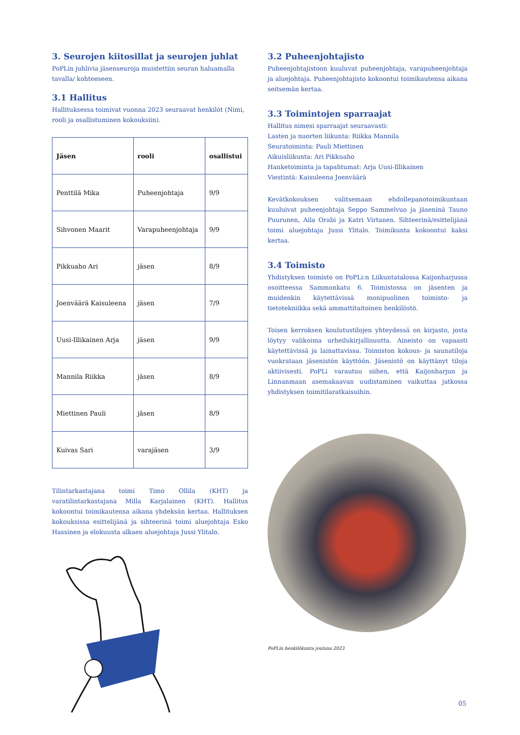3. Seurojen kiitosillat ja seurojen juhlat
PoPLin juhlivia jäsenseuroja muistettiin seuran haluamalla tavalla/ kohteeseen.
3.1 Hallitus
Hallituksessa toimivat vuonna 2023 seuraavat henkilöt (Nimi, rooli ja osallistuminen kokouksiin).
| Jäsen | rooli | osallistui |
| --- | --- | --- |
| Penttilä Mika | Puheenjohtaja | 9/9 |
| Sihvonen Maarit | Varapuheenjohtaja | 9/9 |
| Pikkuaho Ari | jäsen | 8/9 |
| Joenväärä Kaisuleena | jäsen | 7/9 |
| Uusi-Illikainen Arja | jäsen | 9/9 |
| Mannila Riikka | jäsen | 8/9 |
| Miettinen Pauli | jäsen | 8/9 |
| Kuivas Sari | varajäsen | 3/9 |
Tilintarkastajana toimi Timo Ollila (KHT) ja varatilintarkastajana Milla Karjalainen (KHT). Hallitus kokoontui toimikautensa aikana yhdeksän kertaa. Hallituksen kokouksissa esittelijänä ja sihteerinä toimi aluejohtaja Esko Hassinen ja elokuusta alkaen aluejohtaja Jussi Ylitalo.
3.2 Puheenjohtajisto
Puheenjohtajistoon kuuluvat puheenjohtaja, varapuheenjohtaja ja aluejohtaja. Puheenjohtajisto kokoontui toimikautensa aikana seitsemän kertaa.
3.3 Toimintojen sparraajat
Hallitus nimesi sparraajat seuraavasti:
Lasten ja nuorten liikunta: Riikka Mannila
Seuratoiminta: Pauli Miettinen
Aikuisliikunta: Ari Pikkuaho
Hanketoiminta ja tapahtumat: Arja Uusi-Illikainen
Viestintä: Kaisuleena Joenväärä
Kevätkokouksen valitsemaan ehdollepanotoimikuntaan kuuluivat puheenjohtaja Seppo Sammelvuo ja jäseninä Tauno Puurunen, Aila Orabi ja Katri Virtanen. Sihteerinä/esittelijänä toimi aluejohtaja Jussi Ylitalo. Toimikunta kokoontui kaksi kertaa.
3.4 Toimisto
Yhdistyksen toimisto on PoPLi:n Liikuntatalossa Kaijonharjussa osoitteessa Sammonkatu 6. Toimistossa on jäsenten ja muidenkin käytettävissä monipuolinen toimisto- ja tietotekniikka sekä ammattitaitoinen henkilöstö.
Toisen kerroksen koulutustilojen yhteydessä on kirjasto, josta löytyy valikoima urheilukirjallisuutta. Aineisto on vapaasti käytettävissä ja lainattavissa. Toimiston kokous- ja saunatiloja vuokrataan jäsenistön käyttöön. Jäsenistö on käyttänyt tiloja aktiivisesti. PoPLi varautuu siihen, että Kaijonharjun ja Linnanmaan asemakaavan uudistaminen vaikuttaa jatkossa yhdistyksen toimitilaratkaisuihin.
PoPLin henkilökunta jouluna 2023
05